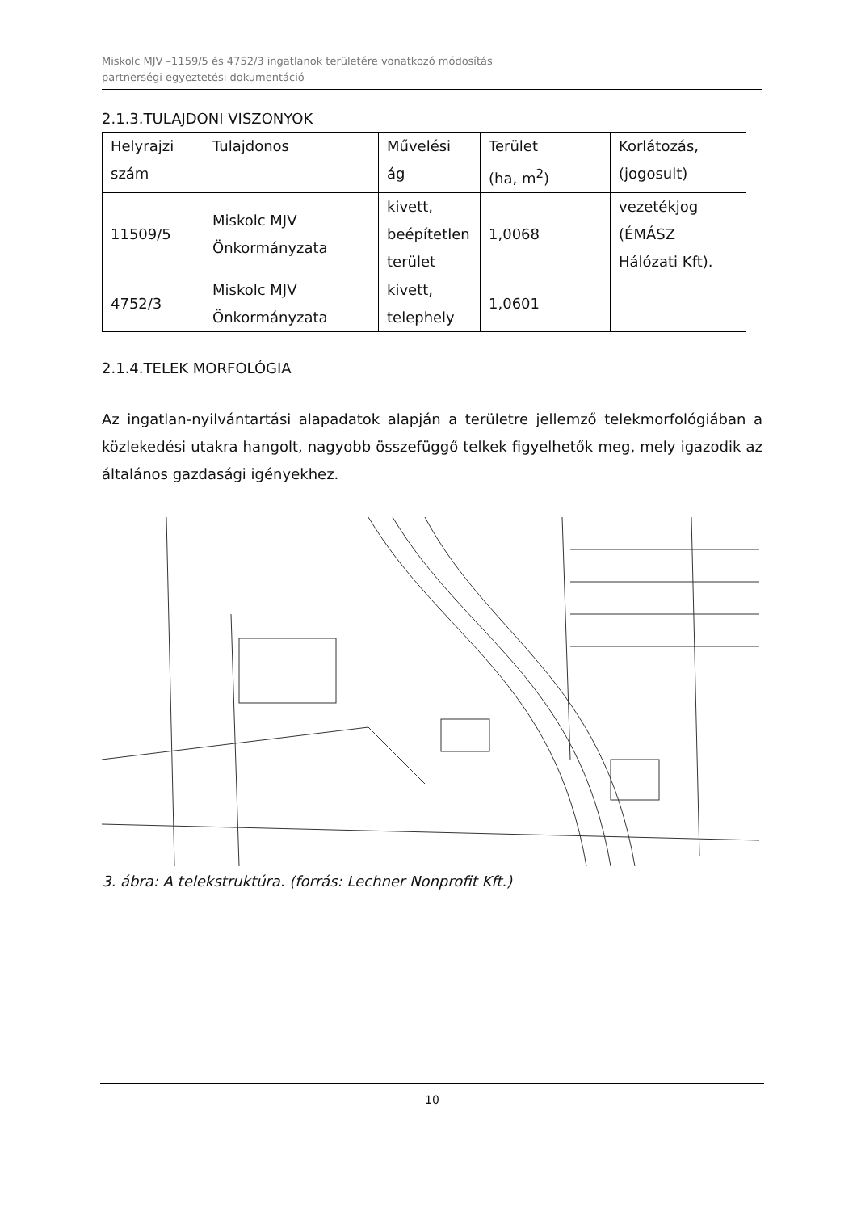Miskolc MJV –1159/5 és 4752/3 ingatlanok területére vonatkozó módosítás
partnerségi egyeztetési dokumentáció
2.1.3.TULAJDONI VISZONYOK
| Helyrajzi szám | Tulajdonos | Művelési ág | Terület (ha, m<sup>2</sup>) | Korlátozás, (jogosult) |
| 11509/5 | Miskolc MJV Önkormányzata | kivett, beépítetlen terület | 1,0068 | vezetékjog (ÉMÁSZ Hálózati Kft). |
| 4752/3 | Miskolc MJV Önkormányzata | kivett, telephely | 1,0601 | |
2.1.4.TELEK MORFOLÓGIA
Az ingatlan-nyilvántartási alapadatok alapján a területre jellemző telekmorfológiában a közlekedési utakra hangolt, nagyobb összefüggő telkek figyelhetők meg, mely igazodik az általános gazdasági igényekhez.
3. ábra: A telekstruktúra. (forrás: Lechner Nonprofit Kft.)
10